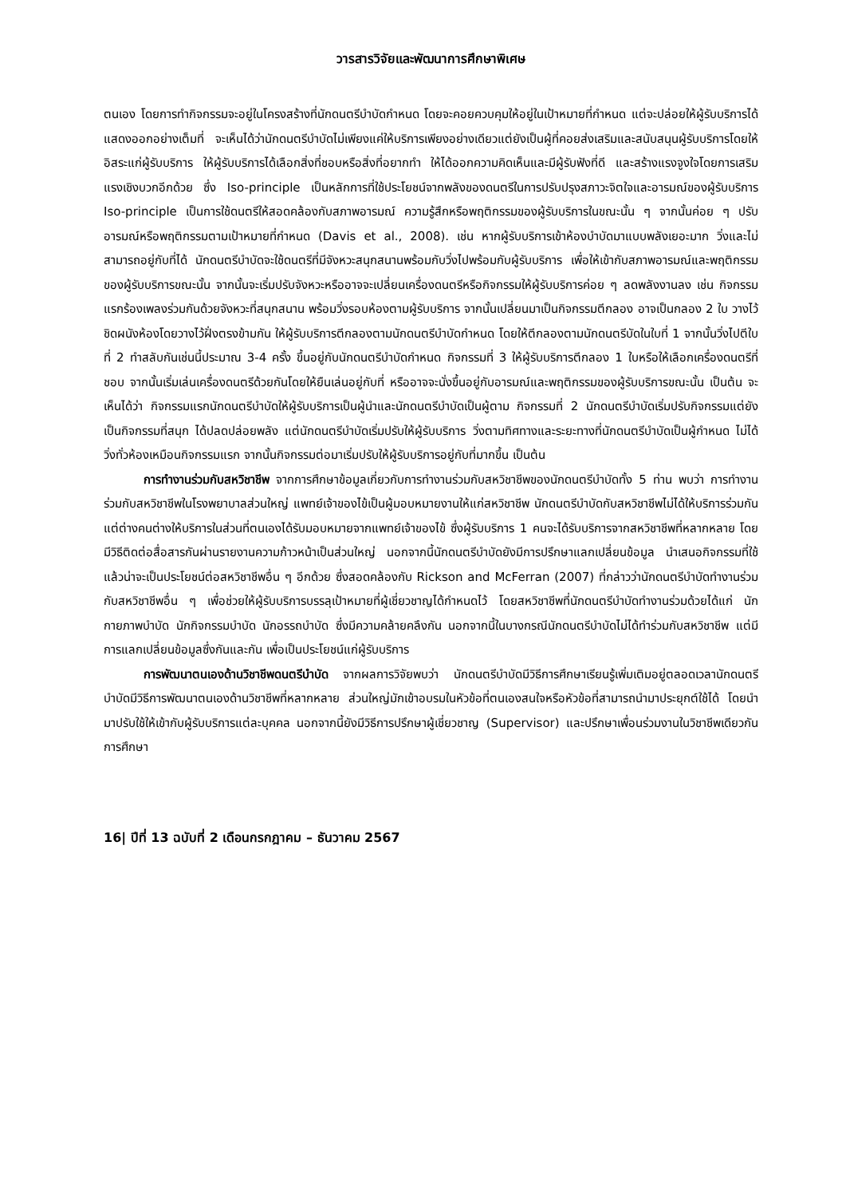วารสารวิจัยและพัฒนาการศึกษาพิเศษ
ตนเอง โดยการทำกิจกรรมจะอยู่ในโครงสร้างที่นักดนตรีบำบัดกำหนด โดยจะคอยควบคุมให้อยู่ในเป้าหมายที่กำหนด แต่จะปล่อยให้ผู้รับบริการได้แสดงออกอย่างเต็มที่ จะเห็นได้ว่านักดนตรีบำบัดไม่เพียงแค่ให้บริการเพียงอย่างเดียวแต่ยังเป็นผู้ที่คอยส่งเสริมและสนับสนุนผู้รับบริการโดยให้อิสระแก่ผู้รับบริการ ให้ผู้รับบริการได้เลือกสิ่งที่ชอบหรือสิ่งที่อยากทำ ให้ได้ออกความคิดเห็นและมีผู้รับฟังที่ดี และสร้างแรงจูงใจโดยการเสริมแรงเชิงบวกอีกด้วย ซึ่ง Iso-principle เป็นหลักการที่ใช้ประโยชน์จากพลังของดนตรีในการปรับปรุงสภาวะจิตใจและอารมณ์ของผู้รับบริการ Iso-principle เป็นการใช้ดนตรีให้สอดคล้องกับสภาพอารมณ์ ความรู้สึกหรือพฤติกรรมของผู้รับบริการในขณะนั้น ๆ จากนั้นค่อย ๆ ปรับอารมณ์หรือพฤติกรรมตามเป้าหมายที่กำหนด (Davis et al., 2008). เช่น หากผู้รับบริการเข้าห้องบำบัดมาแบบพลังเยอะมาก วิ่งและไม่สามารถอยู่กับที่ได้ นักดนตรีบำบัดจะใช้ดนตรีที่มีจังหวะสนุกสนานพร้อมกับวิ่งไปพร้อมกับผู้รับบริการ เพื่อให้เข้ากับสภาพอารมณ์และพฤติกรรมของผู้รับบริการขณะนั้น จากนั้นจะเริ่มปรับจังหวะหรืออาจจะเปลี่ยนเครื่องดนตรีหรือกิจกรรมให้ผู้รับบริการค่อย ๆ ลดพลังงานลง เช่น กิจกรรมแรกร้องเพลงร่วมกันด้วยจังหวะที่สนุกสนาน พร้อมวิ่งรอบห้องตามผู้รับบริการ จากนั้นเปลี่ยนมาเป็นกิจกรรมตีกลอง อาจเป็นกลอง 2 ใบ วางไว้ชิดผนังห้องโดยวางไว้ฝั่งตรงข้ามกัน ให้ผู้รับบริการตีกลองตามนักดนตรีบำบัดกำหนด โดยให้ตีกลองตามนักดนตรีบัดในใบที่ 1 จากนั้นวิ่งไปตีใบที่ 2 ทำสลับกันเช่นนี้ประมาณ 3-4 ครั้ง ขึ้นอยู่กับนักดนตรีบำบัดกำหนด กิจกรรมที่ 3 ให้ผู้รับบริการตีกลอง 1 ใบหรือให้เลือกเครื่องดนตรีที่ชอบ จากนั้นเริ่มเล่นเครื่องดนตรีด้วยกันโดยให้ยืนเล่นอยู่กับที่ หรืออาจจะนั่งขึ้นอยู่กับอารมณ์และพฤติกรรมของผู้รับบริการขณะนั้น เป็นต้น จะเห็นได้ว่า กิจกรรมแรกนักดนตรีบำบัดให้ผู้รับบริการเป็นผู้นำและนักดนตรีบำบัดเป็นผู้ตาม กิจกรรมที่ 2 นักดนตรีบำบัดเริ่มปรับกิจกรรมแต่ยังเป็นกิจกรรมที่สนุก ได้ปลดปล่อยพลัง แต่นักดนตรีบำบัดเริ่มปรับให้ผู้รับบริการ วิ่งตามทิศทางและระยะทางที่นักดนตรีบำบัดเป็นผู้กำหนด ไม่ได้วิ่งทั่วห้องเหมือนกิจกรรมแรก จากนั้นกิจกรรมต่อมาเริ่มปรับให้ผู้รับบริการอยู่กับที่มากขึ้น เป็นต้น
การทำงานร่วมกับสหวิชาชีพ จากการศึกษาข้อมูลเกี่ยวกับการทำงานร่วมกับสหวิชาชีพของนักดนตรีบำบัดทั้ง 5 ท่าน พบว่า การทำงานร่วมกับสหวิชาชีพในโรงพยาบาลส่วนใหญ่ แพทย์เจ้าของไข้เป็นผู้มอบหมายงานให้แก่สหวิชาชีพ นักดนตรีบำบัดกับสหวิชาชีพไม่ได้ให้บริการร่วมกัน แต่ต่างคนต่างให้บริการในส่วนที่ตนเองได้รับมอบหมายจากแพทย์เจ้าของไข้ ซึ่งผู้รับบริการ 1 คนจะได้รับบริการจากสหวิชาชีพที่หลากหลาย โดยมีวิธีติดต่อสื่อสารกันผ่านรายงานความก้าวหน้าเป็นส่วนใหญ่ นอกจากนี้นักดนตรีบำบัดยังมีการปรึกษาแลกเปลี่ยนข้อมูล นำเสนอกิจกรรมที่ใช้แล้วน่าจะเป็นประโยชน์ต่อสหวิชาชีพอื่น ๆ อีกด้วย ซึ่งสอดคล้องกับ Rickson and McFerran (2007) ที่กล่าวว่านักดนตรีบำบัดทำงานร่วมกับสหวิชาชีพอื่น ๆ เพื่อช่วยให้ผู้รับบริการบรรลุเป้าหมายที่ผู้เชี่ยวชาญได้กำหนดไว้ โดยสหวิชาชีพที่นักดนตรีบำบัดทำงานร่วมด้วยได้แก่ นักกายภาพบำบัด นักกิจกรรมบำบัด นักอรรถบำบัด ซึ่งมีความคล้ายคลึงกัน นอกจากนี้ในบางกรณีนักดนตรีบำบัดไม่ได้ทำร่วมกับสหวิชาชีพ แต่มีการแลกเปลี่ยนข้อมูลซึ่งกันและกัน เพื่อเป็นประโยชน์แก่ผู้รับบริการ
การพัฒนาตนเองด้านวิชาชีพดนตรีบำบัด จากผลการวิจัยพบว่า นักดนตรีบำบัดมีวิธีการศึกษาเรียนรู้เพิ่มเติมอยู่ตลอดเวลานักดนตรีบำบัดมีวิธีการพัฒนาตนเองด้านวิชาชีพที่หลากหลาย ส่วนใหญ่มักเข้าอบรมในหัวข้อที่ตนเองสนใจหรือหัวข้อที่สามารถนำมาประยุกต์ใช้ได้ โดยนำมาปรับใช้ให้เข้ากับผู้รับบริการแต่ละบุคคล นอกจากนี้ยังมีวิธีการปรึกษาผู้เชี่ยวชาญ (Supervisor) และปรึกษาเพื่อนร่วมงานในวิชาชีพเดียวกัน การศึกษา
16| ปีที่ 13 ฉบับที่ 2 เดือนกรกฎาคม – ธันวาคม 2567